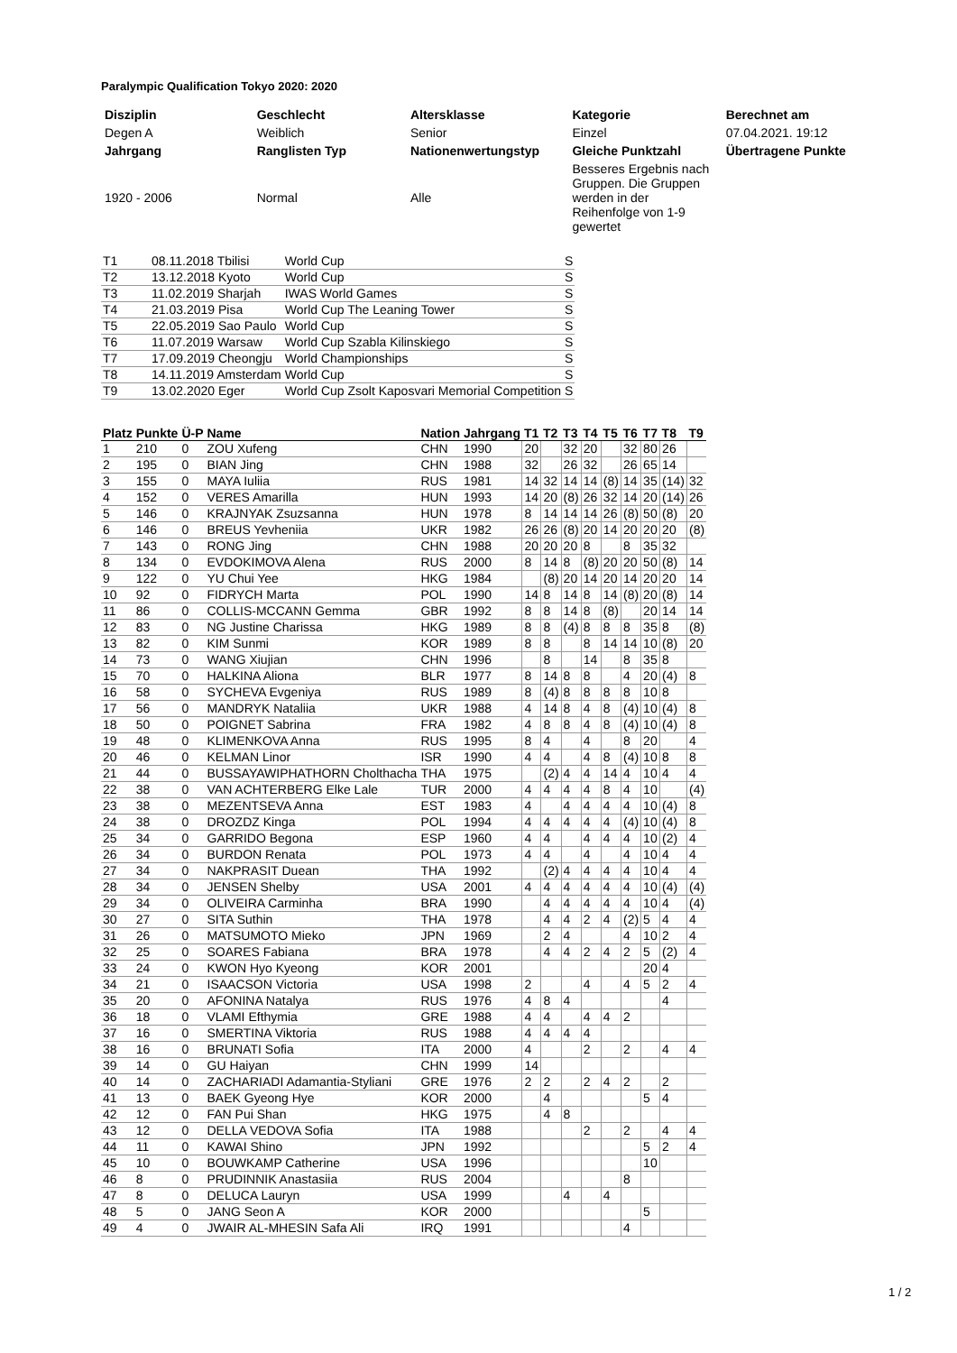Paralympic Qualification Tokyo 2020: 2020
| Disziplin | Geschlecht | Altersklasse | Kategorie | Berechnet am |
| Degen A | Weiblich | Senior | Einzel | 07.04.2021. 19:12 |
| Jahrgang | Ranglisten Typ | Nationenwertungstyp | Gleiche Punktzahl | Übertragene Punkte |
| 1920 - 2006 | Normal | Alle | Besseres Ergebnis nach Gruppen. Die Gruppen werden in der Reihenfolge von 1-9 gewertet | |
| T1 | 08.11.2018 Tbilisi | World Cup | S |
| T2 | 13.12.2018 Kyoto | World Cup | S |
| T3 | 11.02.2019 Sharjah | IWAS World Games | S |
| T4 | 21.03.2019 Pisa | World Cup The Leaning Tower | S |
| T5 | 22.05.2019 Sao Paulo | World Cup | S |
| T6 | 11.07.2019 Warsaw | World Cup Szabla Kilinskiego | S |
| T7 | 17.09.2019 Cheongju | World Championships | S |
| T8 | 14.11.2019 Amsterdam | World Cup | S |
| T9 | 13.02.2020 Eger | World Cup Zsolt Kaposvari Memorial Competition | S |
| Platz | Punkte | Ü-P | Name | Nation | Jahrgang | T1 | T2 | T3 | T4 | T5 | T6 | T7 | T8 | T9 |
| --- | --- | --- | --- | --- | --- | --- | --- | --- | --- | --- | --- | --- | --- | --- |
| 1 | 210 | 0 | ZOU Xufeng | CHN | 1990 | 20 | | 32 | 20 | | 32 | 80 | 26 | |
| 2 | 195 | 0 | BIAN Jing | CHN | 1988 | 32 | | 26 | 32 | | 26 | 65 | 14 | |
| 3 | 155 | 0 | MAYA Iuliia | RUS | 1981 | 14 | 32 | 14 | 14 | (8) | 14 | 35 | (14) | 32 |
| 4 | 152 | 0 | VERES Amarilla | HUN | 1993 | 14 | 20 | (8) | 26 | 32 | 14 | 20 | (14) | 26 |
| 5 | 146 | 0 | KRAJNYAK Zsuzsanna | HUN | 1978 | 8 | 14 | 14 | 14 | 26 | (8) | 50 | (8) | 20 |
| 6 | 146 | 0 | BREUS Yevheniia | UKR | 1982 | 26 | 26 | (8) | 20 | 14 | 20 | 20 | 20 | (8) |
| 7 | 143 | 0 | RONG Jing | CHN | 1988 | 20 | 20 | 20 | 8 | | 8 | 35 | 32 | |
| 8 | 134 | 0 | EVDOKIMOVA Alena | RUS | 2000 | 8 | 14 | 8 | (8) | 20 | 20 | 50 | (8) | 14 |
| 9 | 122 | 0 | YU Chui Yee | HKG | 1984 | | (8) | 20 | 14 | 20 | 14 | 20 | 20 | 14 |
| 10 | 92 | 0 | FIDRYCH Marta | POL | 1990 | 14 | 8 | 14 | 8 | 14 | (8) | 20 | (8) | 14 |
| 11 | 86 | 0 | COLLIS-MCCANN Gemma | GBR | 1992 | 8 | 8 | 14 | 8 | (8) | | 20 | 14 | 14 |
| 12 | 83 | 0 | NG Justine Charissa | HKG | 1989 | 8 | 8 | (4) | 8 | 8 | 8 | 35 | 8 | (8) |
| 13 | 82 | 0 | KIM Sunmi | KOR | 1989 | 8 | 8 | | 8 | 14 | 14 | 10 | (8) | 20 |
| 14 | 73 | 0 | WANG Xiujian | CHN | 1996 | | 8 | | 14 | | 8 | 35 | 8 | |
| 15 | 70 | 0 | HALKINA Aliona | BLR | 1977 | 8 | 14 | 8 | 8 | | 4 | 20 | (4) | 8 |
| 16 | 58 | 0 | SYCHEVA Evgeniya | RUS | 1989 | 8 | (4) | 8 | 8 | 8 | 8 | 10 | 8 | |
| 17 | 56 | 0 | MANDRYK Nataliia | UKR | 1988 | 4 | 14 | 8 | 4 | 8 | (4) | 10 | (4) | 8 |
| 18 | 50 | 0 | POIGNET Sabrina | FRA | 1982 | 4 | 8 | 8 | 4 | 8 | (4) | 10 | (4) | 8 |
| 19 | 48 | 0 | KLIMENKOVA Anna | RUS | 1995 | 8 | 4 | | 4 | | 8 | 20 | | 4 |
| 20 | 46 | 0 | KELMAN Linor | ISR | 1990 | 4 | 4 | | 4 | 8 | (4) | 10 | 8 | 8 |
| 21 | 44 | 0 | BUSSAYAWIPHATHORN Cholthacha | THA | 1975 | | (2) | 4 | 4 | 14 | 4 | 10 | 4 | 4 |
| 22 | 38 | 0 | VAN ACHTERBERG Elke Lale | TUR | 2000 | 4 | 4 | 4 | 4 | 8 | 4 | 10 | | (4) |
| 23 | 38 | 0 | MEZENTSEVA Anna | EST | 1983 | 4 | | 4 | 4 | 4 | 4 | 10 | (4) | 8 |
| 24 | 38 | 0 | DROZDZ Kinga | POL | 1994 | 4 | 4 | 4 | 4 | 4 | (4) | 10 | (4) | 8 |
| 25 | 34 | 0 | GARRIDO Begona | ESP | 1960 | 4 | 4 | | 4 | 4 | 4 | 10 | (2) | 4 |
| 26 | 34 | 0 | BURDON Renata | POL | 1973 | 4 | 4 | | 4 | | 4 | 10 | 4 | 4 |
| 27 | 34 | 0 | NAKPRASIT Duean | THA | 1992 | | (2) | 4 | 4 | 4 | 4 | 10 | 4 | 4 |
| 28 | 34 | 0 | JENSEN Shelby | USA | 2001 | 4 | 4 | 4 | 4 | 4 | 4 | 10 | (4) | (4) |
| 29 | 34 | 0 | OLIVEIRA Carminha | BRA | 1990 | | 4 | 4 | 4 | 4 | 4 | 10 | 4 | (4) |
| 30 | 27 | 0 | SITA Suthin | THA | 1978 | | 4 | 4 | 2 | 4 | (2) | 5 | 4 | 4 |
| 31 | 26 | 0 | MATSUMOTO Mieko | JPN | 1969 | | 2 | 4 | | | 4 | 10 | 2 | 4 |
| 32 | 25 | 0 | SOARES Fabiana | BRA | 1978 | | 4 | 4 | 2 | 4 | 2 | 5 | (2) | 4 |
| 33 | 24 | 0 | KWON Hyo Kyeong | KOR | 2001 | | | | | | | 20 | 4 | |
| 34 | 21 | 0 | ISAACSON Victoria | USA | 1998 | 2 | | | 4 | | 4 | 5 | 2 | 4 |
| 35 | 20 | 0 | AFONINA Natalya | RUS | 1976 | 4 | 8 | 4 | | | | | 4 | |
| 36 | 18 | 0 | VLAMI Efthymia | GRE | 1988 | 4 | 4 | | 4 | 4 | 2 | | | |
| 37 | 16 | 0 | SMERTINA Viktoria | RUS | 1988 | 4 | 4 | 4 | 4 | | | | | |
| 38 | 16 | 0 | BRUNATI Sofia | ITA | 2000 | 4 | | | 2 | | 2 | | 4 | 4 |
| 39 | 14 | 0 | GU Haiyan | CHN | 1999 | 14 | | | | | | | | |
| 40 | 14 | 0 | ZACHARIADI Adamantia-Styliani | GRE | 1976 | 2 | 2 | | 2 | 4 | 2 | | 2 | |
| 41 | 13 | 0 | BAEK Gyeong Hye | KOR | 2000 | | 4 | | | | | 5 | 4 | |
| 42 | 12 | 0 | FAN Pui Shan | HKG | 1975 | | 4 | 8 | | | | | | |
| 43 | 12 | 0 | DELLA VEDOVA Sofia | ITA | 1988 | | | | 2 | | 2 | | 4 | 4 |
| 44 | 11 | 0 | KAWAI Shino | JPN | 1992 | | | | | | | 5 | 2 | 4 |
| 45 | 10 | 0 | BOUWKAMP Catherine | USA | 1996 | | | | | | | 10 | | |
| 46 | 8 | 0 | PRUDINNIK Anastasiia | RUS | 2004 | | | | | | 8 | | | |
| 47 | 8 | 0 | DELUCA Lauryn | USA | 1999 | | | 4 | | 4 | | | | |
| 48 | 5 | 0 | JANG Seon A | KOR | 2000 | | | | | | | 5 | | |
| 49 | 4 | 0 | JWAIR AL-MHESIN Safa Ali | IRQ | 1991 | | | | | | 4 | | | |
1 / 2